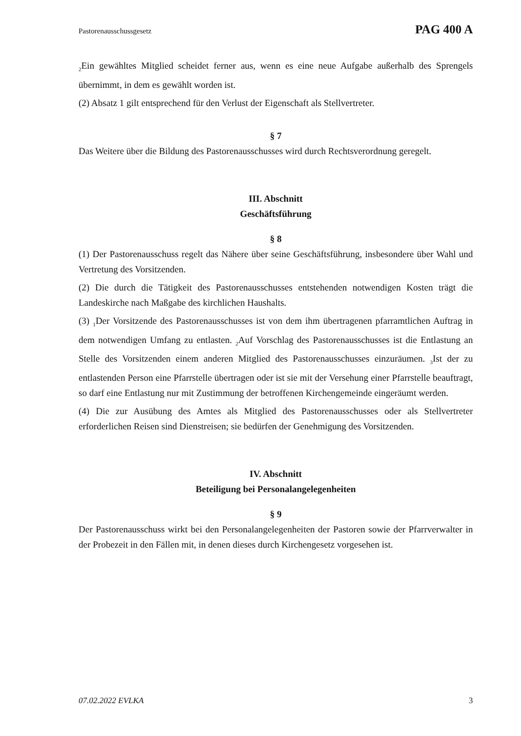Pastorenausschussgesetz PAG 400 A
<sub>2</sub>Ein gewähltes Mitglied scheidet ferner aus, wenn es eine neue Aufgabe außerhalb des Sprengels übernimmt, in dem es gewählt worden ist.
(2) Absatz 1 gilt entsprechend für den Verlust der Eigenschaft als Stellvertreter.
§ 7
Das Weitere über die Bildung des Pastorenausschusses wird durch Rechtsverordnung geregelt.
III. Abschnitt
Geschäftsführung
§ 8
(1) Der Pastorenausschuss regelt das Nähere über seine Geschäftsführung, insbesondere über Wahl und Vertretung des Vorsitzenden.
(2) Die durch die Tätigkeit des Pastorenausschusses entstehenden notwendigen Kosten trägt die Landeskirche nach Maßgabe des kirchlichen Haushalts.
(3) <sub>1</sub>Der Vorsitzende des Pastorenausschusses ist von dem ihm übertragenen pfarramtlichen Auftrag in dem notwendigen Umfang zu entlasten. <sub>2</sub>Auf Vorschlag des Pastorenausschusses ist die Entlastung an Stelle des Vorsitzenden einem anderen Mitglied des Pastorenausschusses einzuräumen. <sub>3</sub>Ist der zu entlastenden Person eine Pfarrstelle übertragen oder ist sie mit der Versehung einer Pfarrstelle beauftragt, so darf eine Entlastung nur mit Zustimmung der betroffenen Kirchengemeinde eingeräumt werden.
(4) Die zur Ausübung des Amtes als Mitglied des Pastorenausschusses oder als Stellvertreter erforderlichen Reisen sind Dienstreisen; sie bedürfen der Genehmigung des Vorsitzenden.
IV. Abschnitt
Beteiligung bei Personalangelegenheiten
§ 9
Der Pastorenausschuss wirkt bei den Personalangelegenheiten der Pastoren sowie der Pfarrverwalter in der Probezeit in den Fällen mit, in denen dieses durch Kirchengesetz vorgesehen ist.
07.02.2022 EVLKA 3